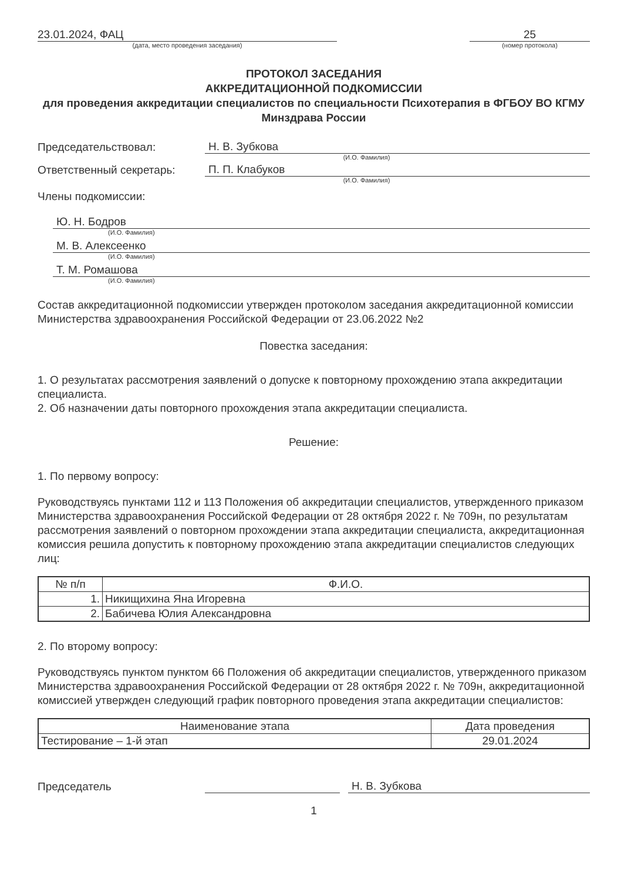23.01.2024, ФАЦ
(дата, место проведения заседания)
25
(номер протокола)
ПРОТОКОЛ ЗАСЕДАНИЯ
АККРЕДИТАЦИОННОЙ ПОДКОМИССИИ
для проведения аккредитации специалистов по специальности Психотерапия в ФГБОУ ВО КГМУ Минздрава России
Председательствовал:
Н. В. Зубкова
(И.О. Фамилия)
Ответственный секретарь:
П. П. Клабуков
(И.О. Фамилия)
Члены подкомиссии:
Ю. Н. Бодров
(И.О. Фамилия)
М. В. Алексеенко
(И.О. Фамилия)
Т. М. Ромашова
(И.О. Фамилия)
Состав аккредитационной подкомиссии утвержден протоколом заседания аккредитационной комиссии Министерства здравоохранения Российской Федерации от 23.06.2022 №2
Повестка заседания:
1. О результатах рассмотрения заявлений о допуске к повторному прохождению этапа аккредитации специалиста.
2. Об назначении даты повторного прохождения этапа аккредитации специалиста.
Решение:
1. По первому вопросу:
Руководствуясь пунктами 112 и 113 Положения об аккредитации специалистов, утвержденного приказом Министерства здравоохранения Российской Федерации от 28 октября 2022 г. № 709н, по результатам рассмотрения заявлений о повторном прохождении этапа аккредитации специалиста, аккредитационная комиссия решила допустить к повторному прохождению этапа аккредитации специалистов следующих лиц:
| № п/п | Ф.И.О. |
| --- | --- |
| 1. | Никищихина Яна Игоревна |
| 2. | Бабичева Юлия Александровна |
2. По второму вопросу:
Руководствуясь пунктом пунктом 66 Положения об аккредитации специалистов, утвержденного приказом Министерства здравоохранения Российской Федерации от 28 октября 2022 г. № 709н, аккредитационной комиссией утвержден следующий график повторного проведения этапа аккредитации специалистов:
| Наименование этапа | Дата проведения |
| --- | --- |
| Тестирование – 1-й этап | 29.01.2024 |
Председатель
Н. В. Зубкова
1